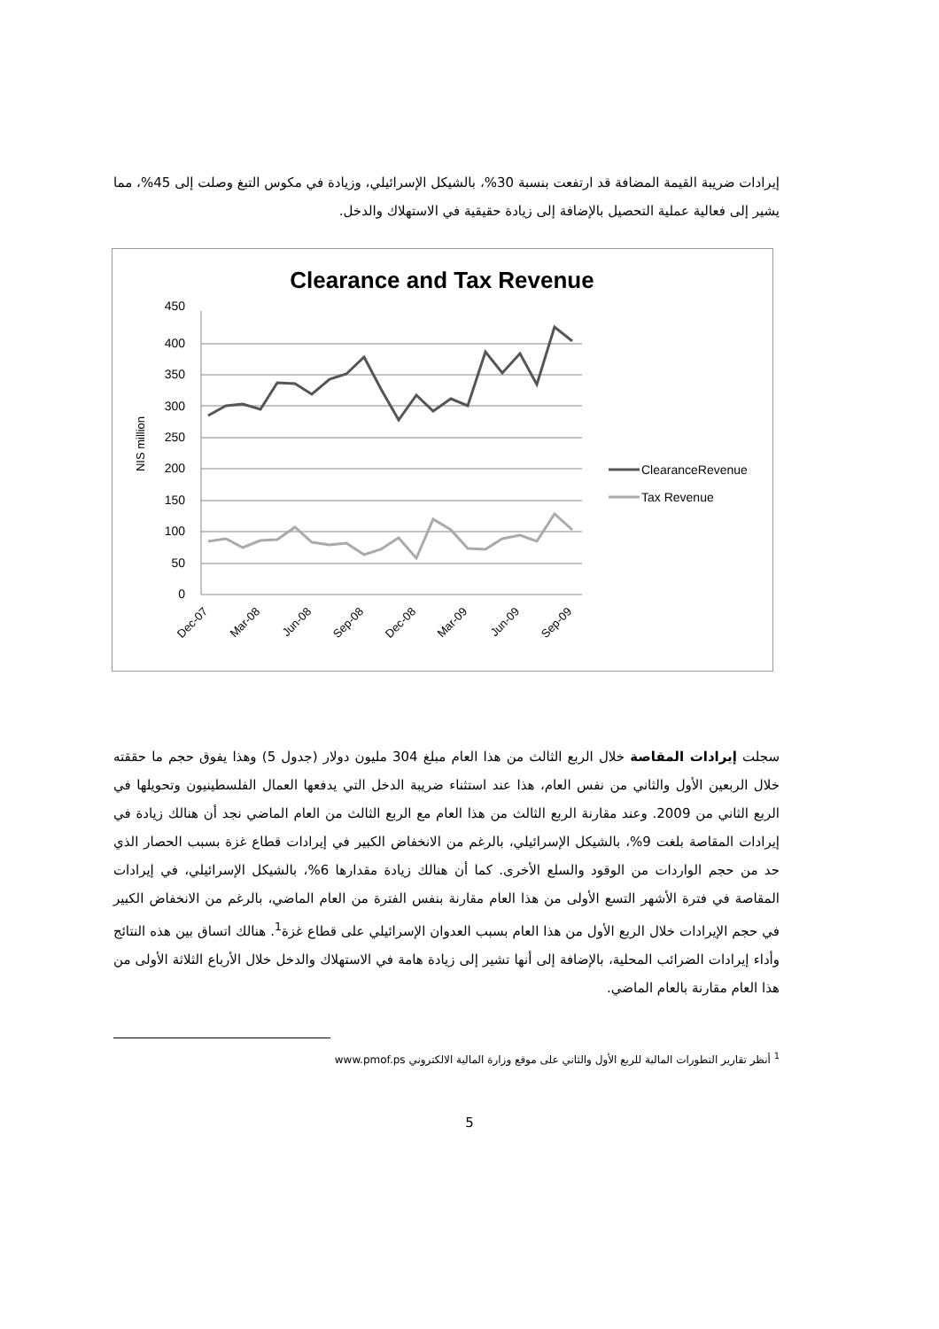إيرادات ضريبة القيمة المضافة قد ارتفعت بنسبة 30%، بالشيكل الإسرائيلي، وزيادة في مكوس التبغ وصلت إلى 45%، مما يشير إلى فعالية عملية التحصيل بالإضافة إلى زيادة حقيقية في الاستهلاك والدخل.
Clearance and Tax Revenue
450
400
350
300
250
200
150
100
50
0
NIS million
ClearanceRevenue
Tax Revenue
Dec-07
Mar-08
Jun-08
Sep-08
Dec-08
Mar-09
Jun-09
Sep-09
سجلت إيرادات المقاصة خلال الربع الثالث من هذا العام مبلغ 304 مليون دولار (جدول 5) وهذا يفوق حجم ما حققته خلال الربعين الأول والثاني من نفس العام، هذا عند استثناء ضريبة الدخل التي يدفعها العمال الفلسطينيون وتحويلها في الربع الثاني من 2009. وعند مقارنة الربع الثالث من هذا العام مع الربع الثالث من العام الماضي نجد أن هنالك زيادة في إيرادات المقاصة بلغت 9%، بالشيكل الإسرائيلي، بالرغم من الانخفاض الكبير في إيرادات قطاع غزة بسبب الحصار الذي حد من حجم الواردات من الوقود والسلع الأخرى. كما أن هنالك زيادة مقدارها 6%، بالشيكل الإسرائيلي، في إيرادات المقاصة في فترة الأشهر التسع الأولى من هذا العام مقارنة بنفس الفترة من العام الماضي، بالرغم من الانخفاض الكبير في حجم الإيرادات خلال الربع الأول من هذا العام بسبب العدوان الإسرائيلي على قطاع غزة<sup>1</sup>. هنالك اتساق بين هذه النتائج وأداء إيرادات الضرائب المحلية، بالإضافة إلى أنها تشير إلى زيادة هامة في الاستهلاك والدخل خلال الأرباع الثلاثة الأولى من هذا العام مقارنة بالعام الماضي.
<sup>1</sup> أنظر تقارير التطورات المالية للربع الأول والثاني على موقع وزارة المالية الالكتروني www.pmof.ps
5